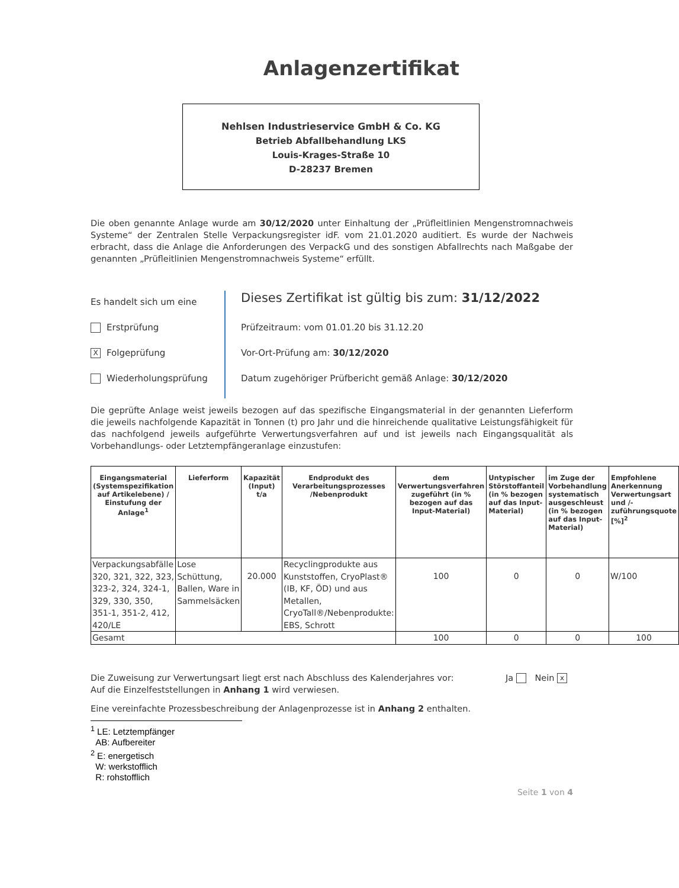Anlagenzertifikat
Nehlsen Industrieservice GmbH & Co. KG
Betrieb Abfallbehandlung LKS
Louis-Krages-Straße 10
D-28237 Bremen
Die oben genannte Anlage wurde am 30/12/2020 unter Einhaltung der „Prüfleitlinien Mengenstromnachweis Systeme“ der Zentralen Stelle Verpackungsregister idF. vom 21.01.2020 auditiert. Es wurde der Nachweis erbracht, dass die Anlage die Anforderungen des VerpackG und des sonstigen Abfallrechts nach Maßgabe der genannten „Prüfleitlinien Mengenstromnachweis Systeme“ erfüllt.
Es handelt sich um eine
Erstprüfung
X Folgeprüfung
Wiederholungsprüfung
Dieses Zertifikat ist gültig bis zum: 31/12/2022
Prüfzeitraum: vom 01.01.20 bis 31.12.20
Vor-Ort-Prüfung am: 30/12/2020
Datum zugehöriger Prüfbericht gemäß Anlage: 30/12/2020
Die geprüfte Anlage weist jeweils bezogen auf das spezifische Eingangsmaterial in der genannten Lieferform die jeweils nachfolgende Kapazität in Tonnen (t) pro Jahr und die hinreichende qualitative Leistungsfähigkeit für das nachfolgend jeweils aufgeführte Verwertungsverfahren auf und ist jeweils nach Eingangsqualität als Vorbehandlungs- oder Letztempfängeranlage einzustufen:
| Eingangsmaterial (Systemspezifikation auf Artikelebene) / Einstufung der Anlage<sup>1</sup> | Lieferform | Kapazität (Input) t/a | Endprodukt des Verarbeitungsprozesses /Nebenprodukt | dem Verwertungsverfahren zugeführt (in % bezogen auf das Input-Material) | Untypischer Störstoffanteil (in % bezogen auf das Input-Material) | im Zuge der Vorbehandlung systematisch ausgeschleust (in % bezogen auf das Input-Material) | Empfohlene Anerkennung Verwertungsart und /-zuführungsquote [%]<sup>2</sup> |
| --- | --- | --- | --- | --- | --- | --- | --- |
| Verpackungsabfälle 320, 321, 322, 323, 323-2, 324, 324-1, 329, 330, 350, 351-1, 351-2, 412, 420/LE | Lose Schüttung, Ballen, Ware in Sammelsäcken | 20.000 | Recyclingprodukte aus Kunststoffen, CryoPlast® (IB, KF, ÖD) und aus Metallen, CryoTall®/Nebenprodukte: EBS, Schrott | 100 | 0 | 0 | W/100 |
| Gesamt | | | | 100 | 0 | 0 | 100 |
Die Zuweisung zur Verwertungsart liegt erst nach Abschluss des Kalenderjahres vor: Ja Nein x
Auf die Einzelfeststellungen in Anhang 1 wird verwiesen.
Eine vereinfachte Prozessbeschreibung der Anlagenprozesse ist in Anhang 2 enthalten.
<sup>1</sup> LE: Letztempfänger
AB: Aufbereiter
<sup>2</sup> E: energetisch
W: werkstofflich
R: rohstofflich
Seite 1 von 4